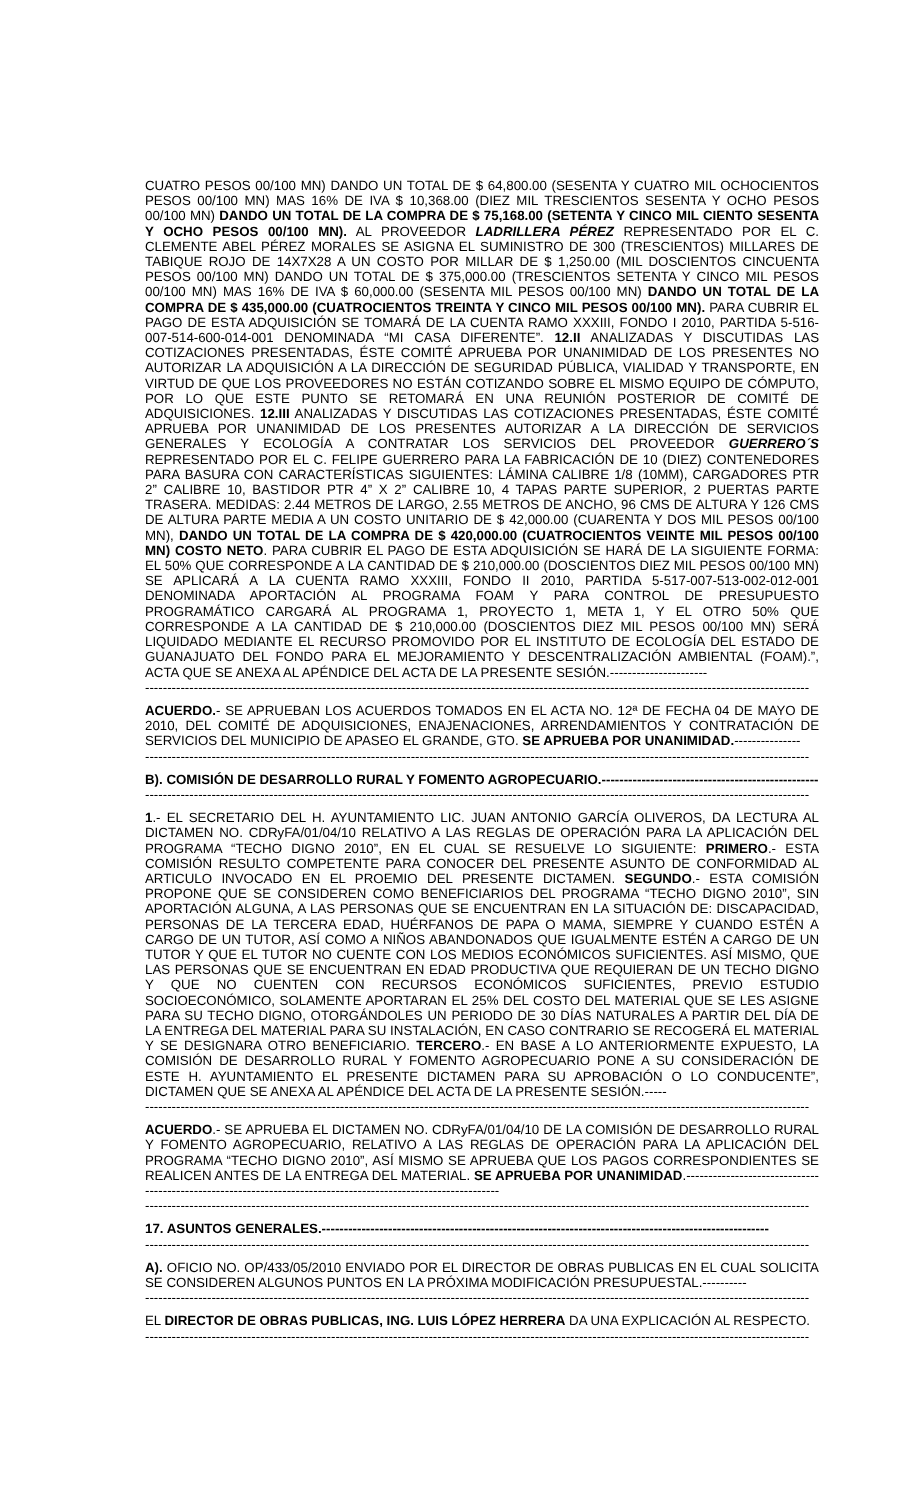CUATRO PESOS 00/100 MN) DANDO UN TOTAL DE $ 64,800.00 (SESENTA Y CUATRO MIL OCHOCIENTOS PESOS 00/100 MN) MAS 16% DE IVA $ 10,368.00 (DIEZ MIL TRESCIENTOS SESENTA Y OCHO PESOS 00/100 MN) DANDO UN TOTAL DE LA COMPRA DE $ 75,168.00 (SETENTA Y CINCO MIL CIENTO SESENTA Y OCHO PESOS 00/100 MN). AL PROVEEDOR LADRILLERA PÉREZ REPRESENTADO POR EL C. CLEMENTE ABEL PÉREZ MORALES SE ASIGNA EL SUMINISTRO DE 300 (TRESCIENTOS) MILLARES DE TABIQUE ROJO DE 14X7X28 A UN COSTO POR MILLAR DE $ 1,250.00 (MIL DOSCIENTOS CINCUENTA PESOS 00/100 MN) DANDO UN TOTAL DE $ 375,000.00 (TRESCIENTOS SETENTA Y CINCO MIL PESOS 00/100 MN) MAS 16% DE IVA $ 60,000.00 (SESENTA MIL PESOS 00/100 MN) DANDO UN TOTAL DE LA COMPRA DE $ 435,000.00 (CUATROCIENTOS TREINTA Y CINCO MIL PESOS 00/100 MN). PARA CUBRIR EL PAGO DE ESTA ADQUISICIÓN SE TOMARÁ DE LA CUENTA RAMO XXXIII, FONDO I 2010, PARTIDA 5-516-007-514-600-014-001 DENOMINADA “MI CASA DIFERENTE”. 12.II ANALIZADAS Y DISCUTIDAS LAS COTIZACIONES PRESENTADAS, ÉSTE COMITÉ APRUEBA POR UNANIMIDAD DE LOS PRESENTES NO AUTORIZAR LA ADQUISICIÓN A LA DIRECCIÓN DE SEGURIDAD PÚBLICA, VIALIDAD Y TRANSPORTE, EN VIRTUD DE QUE LOS PROVEEDORES NO ESTÁN COTIZANDO SOBRE EL MISMO EQUIPO DE CÓMPUTO, POR LO QUE ESTE PUNTO SE RETOMARÁ EN UNA REUNIÓN POSTERIOR DE COMITÉ DE ADQUISICIONES. 12.III ANALIZADAS Y DISCUTIDAS LAS COTIZACIONES PRESENTADAS, ÉSTE COMITÉ APRUEBA POR UNANIMIDAD DE LOS PRESENTES AUTORIZAR A LA DIRECCIÓN DE SERVICIOS GENERALES Y ECOLOGÍA A CONTRATAR LOS SERVICIOS DEL PROVEEDOR GUERRERO´S REPRESENTADO POR EL C. FELIPE GUERRERO PARA LA FABRICACIÓN DE 10 (DIEZ) CONTENEDORES PARA BASURA CON CARACTERÍSTICAS SIGUIENTES: LÁMINA CALIBRE 1/8 (10MM), CARGADORES PTR 2” CALIBRE 10, BASTIDOR PTR 4” X 2” CALIBRE 10, 4 TAPAS PARTE SUPERIOR, 2 PUERTAS PARTE TRASERA. MEDIDAS: 2.44 METROS DE LARGO, 2.55 METROS DE ANCHO, 96 CMS DE ALTURA Y 126 CMS DE ALTURA PARTE MEDIA A UN COSTO UNITARIO DE $ 42,000.00 (CUARENTA Y DOS MIL PESOS 00/100 MN), DANDO UN TOTAL DE LA COMPRA DE $ 420,000.00 (CUATROCIENTOS VEINTE MIL PESOS 00/100 MN) COSTO NETO. PARA CUBRIR EL PAGO DE ESTA ADQUISICIÓN SE HARÁ DE LA SIGUIENTE FORMA: EL 50% QUE CORRESPONDE A LA CANTIDAD DE $ 210,000.00 (DOSCIENTOS DIEZ MIL PESOS 00/100 MN) SE APLICARÁ A LA CUENTA RAMO XXXIII, FONDO II 2010, PARTIDA 5-517-007-513-002-012-001 DENOMINADA APORTACIÓN AL PROGRAMA FOAM Y PARA CONTROL DE PRESUPUESTO PROGRAMÁTICO CARGARÁ AL PROGRAMA 1, PROYECTO 1, META 1, Y EL OTRO 50% QUE CORRESPONDE A LA CANTIDAD DE $ 210,000.00 (DOSCIENTOS DIEZ MIL PESOS 00/100 MN) SERÁ LIQUIDADO MEDIANTE EL RECURSO PROMOVIDO POR EL INSTITUTO DE ECOLOGÍA DEL ESTADO DE GUANAJUATO DEL FONDO PARA EL MEJORAMIENTO Y DESCENTRALIZACIÓN AMBIENTAL (FOAM).”, ACTA QUE SE ANEXA AL APÉNDICE DEL ACTA DE LA PRESENTE SESIÓN.----------------------
------------------------------------------------------------------------------------------------------------------------------------------------------
ACUERDO.- SE APRUEBAN LOS ACUERDOS TOMADOS EN EL ACTA NO. 12ª DE FECHA 04 DE MAYO DE 2010, DEL COMITÉ DE ADQUISICIONES, ENAJENACIONES, ARRENDAMIENTOS Y CONTRATACIÓN DE SERVICIOS DEL MUNICIPIO DE APASEO EL GRANDE, GTO. SE APRUEBA POR UNANIMIDAD.---------------
------------------------------------------------------------------------------------------------------------------------------------------------------
B). COMISIÓN DE DESARROLLO RURAL Y FOMENTO AGROPECUARIO.-------------------------------------------------
------------------------------------------------------------------------------------------------------------------------------------------------------
1.- EL SECRETARIO DEL H. AYUNTAMIENTO LIC. JUAN ANTONIO GARCÍA OLIVEROS, DA LECTURA AL DICTAMEN NO. CDRyFA/01/04/10 RELATIVO A LAS REGLAS DE OPERACIÓN PARA LA APLICACIÓN DEL PROGRAMA “TECHO DIGNO 2010”, EN EL CUAL SE RESUELVE LO SIGUIENTE: PRIMERO.- ESTA COMISIÓN RESULTO COMPETENTE PARA CONOCER DEL PRESENTE ASUNTO DE CONFORMIDAD AL ARTICULO INVOCADO EN EL PROEMIO DEL PRESENTE DICTAMEN. SEGUNDO.- ESTA COMISIÓN PROPONE QUE SE CONSIDEREN COMO BENEFICIARIOS DEL PROGRAMA “TECHO DIGNO 2010”, SIN APORTACIÓN ALGUNA, A LAS PERSONAS QUE SE ENCUENTRAN EN LA SITUACIÓN DE: DISCAPACIDAD, PERSONAS DE LA TERCERA EDAD, HUÉRFANOS DE PAPA O MAMA, SIEMPRE Y CUANDO ESTÉN A CARGO DE UN TUTOR, ASÍ COMO A NIÑOS ABANDONADOS QUE IGUALMENTE ESTÉN A CARGO DE UN TUTOR Y QUE EL TUTOR NO CUENTE CON LOS MEDIOS ECONÓMICOS SUFICIENTES. ASÍ MISMO, QUE LAS PERSONAS QUE SE ENCUENTRAN EN EDAD PRODUCTIVA QUE REQUIERAN DE UN TECHO DIGNO Y QUE NO CUENTEN CON RECURSOS ECONÓMICOS SUFICIENTES, PREVIO ESTUDIO SOCIOECONÓMICO, SOLAMENTE APORTARAN EL 25% DEL COSTO DEL MATERIAL QUE SE LES ASIGNE PARA SU TECHO DIGNO, OTORGÁNDOLES UN PERIODO DE 30 DÍAS NATURALES A PARTIR DEL DÍA DE LA ENTREGA DEL MATERIAL PARA SU INSTALACIÓN, EN CASO CONTRARIO SE RECOGERÁ EL MATERIAL Y SE DESIGNARA OTRO BENEFICIARIO. TERCERO.- EN BASE A LO ANTERIORMENTE EXPUESTO, LA COMISIÓN DE DESARROLLO RURAL Y FOMENTO AGROPECUARIO PONE A SU CONSIDERACIÓN DE ESTE H. AYUNTAMIENTO EL PRESENTE DICTAMEN PARA SU APROBACIÓN O LO CONDUCENTE”, DICTAMEN QUE SE ANEXA AL APÉNDICE DEL ACTA DE LA PRESENTE SESIÓN.-----
------------------------------------------------------------------------------------------------------------------------------------------------------
ACUERDO.- SE APRUEBA EL DICTAMEN NO. CDRyFA/01/04/10 DE LA COMISIÓN DE DESARROLLO RURAL Y FOMENTO AGROPECUARIO, RELATIVO A LAS REGLAS DE OPERACIÓN PARA LA APLICACIÓN DEL PROGRAMA “TECHO DIGNO 2010”, ASÍ MISMO SE APRUEBA QUE LOS PAGOS CORRESPONDIENTES SE REALICEN ANTES DE LA ENTREGA DEL MATERIAL. SE APRUEBA POR UNANIMIDAD.--------------------------------------------------------------------------------------------------------------
------------------------------------------------------------------------------------------------------------------------------------------------------
17. ASUNTOS GENERALES.-----------------------------------------------------------------------------------------------------
------------------------------------------------------------------------------------------------------------------------------------------------------
A). OFICIO NO. OP/433/05/2010 ENVIADO POR EL DIRECTOR DE OBRAS PUBLICAS EN EL CUAL SOLICITA SE CONSIDEREN ALGUNOS PUNTOS EN LA PRÓXIMA MODIFICACIÓN PRESUPUESTAL.----------
------------------------------------------------------------------------------------------------------------------------------------------------------
EL DIRECTOR DE OBRAS PUBLICAS, ING. LUIS LÓPEZ HERRERA DA UNA EXPLICACIÓN AL RESPECTO.
------------------------------------------------------------------------------------------------------------------------------------------------------